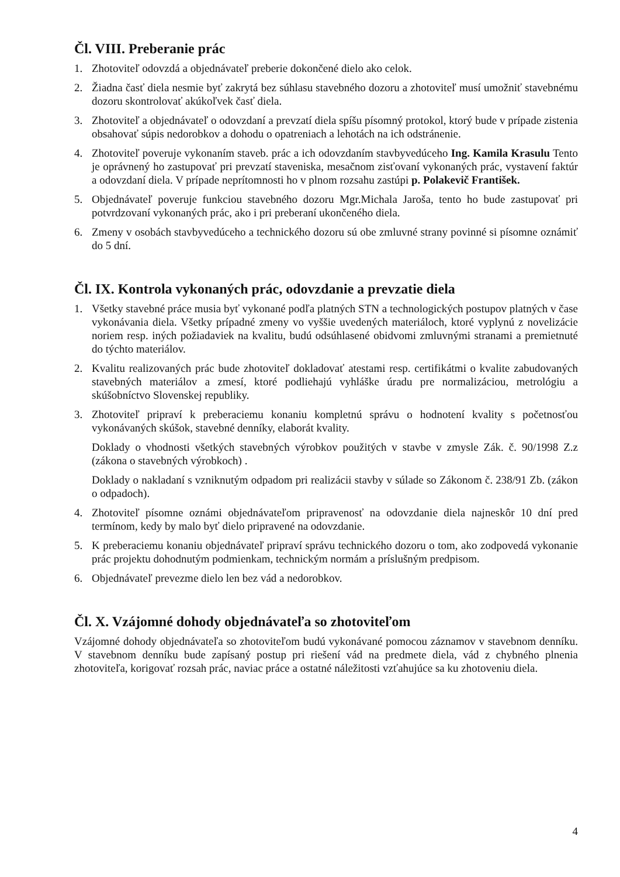Čl. VIII. Preberanie prác
1. Zhotoviteľ odovzdá a objednávateľ preberie dokončené dielo ako celok.
2. Žiadna časť diela nesmie byť zakrytá bez súhlasu stavebného dozoru a zhotoviteľ musí umožniť stavebnému dozoru skontrolovať akúkoľvek časť diela.
3. Zhotoviteľ a objednávateľ o odovzdaní a prevzatí diela spíšu písomný protokol, ktorý bude v prípade zistenia obsahovať súpis nedorobkov a dohodu o opatreniach a lehotách na ich odstránenie.
4. Zhotoviteľ poveruje vykonaním staveb. prác a ich odovzdaním stavbyvedúceho Ing. Kamila Krasulu Tento je oprávnený ho zastupovať pri prevzatí staveniska, mesačnom zisťovaní vykonaných prác, vystavení faktúr a odovzdaní diela. V prípade neprítomnosti ho v plnom rozsahu zastúpi p. Polakevič František.
5. Objednávateľ poveruje funkciou stavebného dozoru Mgr.Michala Jaroša, tento ho bude zastupovať pri potvrdzovaní vykonaných prác, ako i pri preberaní ukončeného diela.
6. Zmeny v osobách stavbyvedúceho a technického dozoru sú obe zmluvné strany povinné si písomne oznámiť do 5 dní.
Čl. IX. Kontrola vykonaných prác, odovzdanie a prevzatie diela
1. Všetky stavebné práce musia byť vykonané podľa platných STN a technologických postupov platných v čase vykonávania diela. Všetky prípadné zmeny vo vyššie uvedených materiáloch, ktoré vyplynú z novelizácie noriem resp. iných požiadaviek na kvalitu, budú odsúhlasené obidvomi zmluvnými stranami a premietnuté do týchto materiálov.
2. Kvalitu realizovaných prác bude zhotoviteľ dokladovať atestami resp. certifikátmi o kvalite zabudovaných stavebných materiálov a zmesí, ktoré podliehajú vyhláške úradu pre normalizáciou, metrológiu a skúšobníctvo Slovenskej republiky.
3. Zhotoviteľ pripraví k preberaciemu konaniu kompletnú správu o hodnotení kvality s početnosťou vykonávaných skúšok, stavebné denníky, elaborát kvality.
Doklady o vhodnosti všetkých stavebných výrobkov použitých v stavbe v zmysle Zák. č. 90/1998 Z.z (zákona o stavebných výrobkoch) .
Doklady o nakladaní s vzniknutým odpadom pri realizácii stavby v súlade so Zákonom č. 238/91 Zb. (zákon o odpadoch).
4. Zhotoviteľ písomne oznámi objednávateľom pripravenosť na odovzdanie diela najneskôr 10 dní pred termínom, kedy by malo byť dielo pripravené na odovzdanie.
5. K preberaciemu konaniu objednávateľ pripraví správu technického dozoru o tom, ako zodpovedá vykonanie prác projektu dohodnutým podmienkam, technickým normám a príslušným predpisom.
6. Objednávateľ prevezme dielo len bez vád a nedorobkov.
Čl. X. Vzájomné dohody objednávateľa so zhotoviteľom
Vzájomné dohody objednávateľa so zhotoviteľom budú vykonávané pomocou záznamov v stavebnom denníku. V stavebnom denníku bude zapísaný postup pri riešení vád na predmete diela, vád z chybného plnenia zhotoviteľa, korigovať rozsah prác, naviac práce a ostatné náležitosti vzťahujúce sa ku zhotoveniu diela.
4